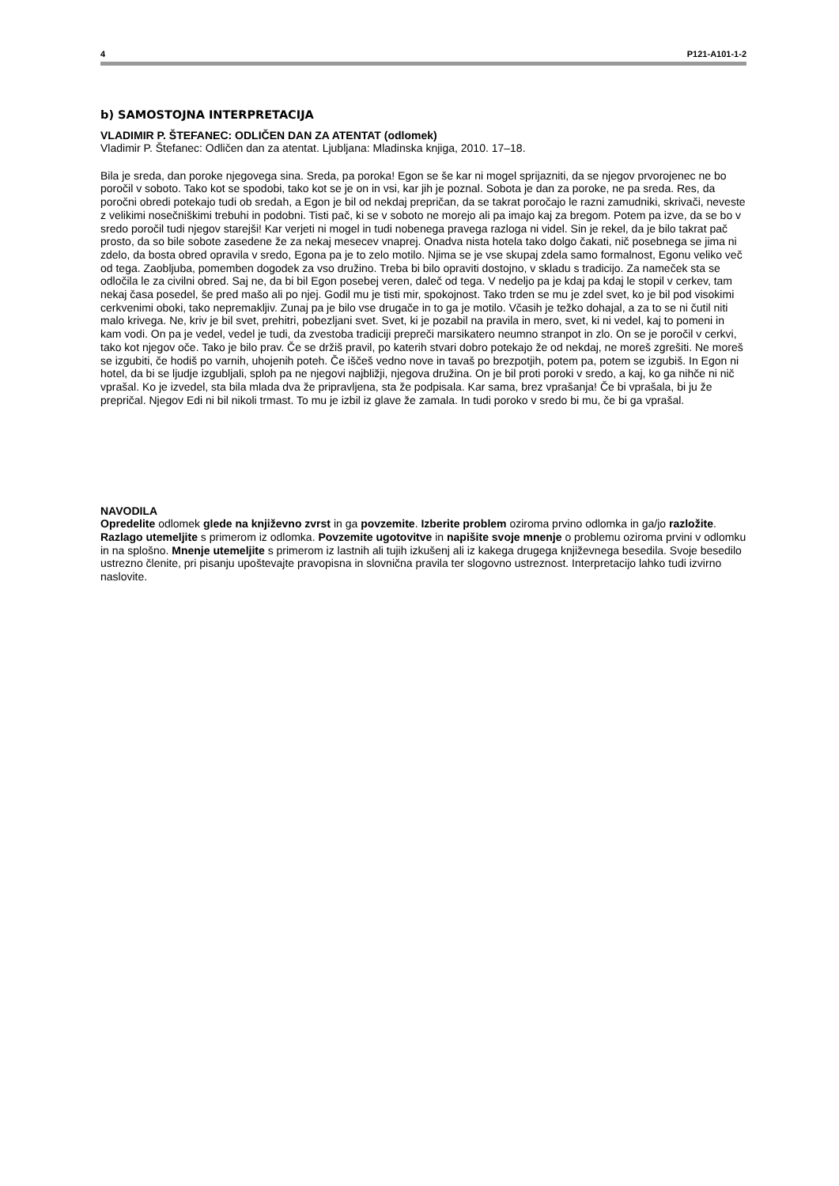4 P121-A101-1-2
b) SAMOSTOJNA INTERPRETACIJA
VLADIMIR P. ŠTEFANEC: ODLIČEN DAN ZA ATENTAT (odlomek)
Vladimir P. Štefanec: Odličen dan za atentat. Ljubljana: Mladinska knjiga, 2010. 17–18.
Bila je sreda, dan poroke njegovega sina. Sreda, pa poroka! Egon se še kar ni mogel sprijazniti, da se njegov prvorojenec ne bo poročil v soboto. Tako kot se spodobi, tako kot se je on in vsi, kar jih je poznal. Sobota je dan za poroke, ne pa sreda. Res, da poročni obredi potekajo tudi ob sredah, a Egon je bil od nekdaj prepričan, da se takrat poročajo le razni zamudniki, skrivači, neveste z velikimi nosečniškimi trebuhi in podobni. Tisti pač, ki se v soboto ne morejo ali pa imajo kaj za bregom. Potem pa izve, da se bo v sredo poročil tudi njegov starejši! Kar verjeti ni mogel in tudi nobenega pravega razloga ni videl. Sin je rekel, da je bilo takrat pač prosto, da so bile sobote zasedene že za nekaj mesecev vnaprej. Onadva nista hotela tako dolgo čakati, nič posebnega se jima ni zdelo, da bosta obred opravila v sredo, Egona pa je to zelo motilo. Njima se je vse skupaj zdela samo formalnost, Egonu veliko več od tega. Zaobljuba, pomemben dogodek za vso družino. Treba bi bilo opraviti dostojno, v skladu s tradicijo. Za nameček sta se odločila le za civilni obred. Saj ne, da bi bil Egon posebej veren, daleč od tega. V nedeljo pa je kdaj pa kdaj le stopil v cerkev, tam nekaj časa posedel, še pred mašo ali po njej. Godil mu je tisti mir, spokojnost. Tako trden se mu je zdel svet, ko je bil pod visokimi cerkvenimi oboki, tako nepremakljiv. Zunaj pa je bilo vse drugače in to ga je motilo. Včasih je težko dohajal, a za to se ni čutil niti malo krivega. Ne, kriv je bil svet, prehitri, pobezljani svet. Svet, ki je pozabil na pravila in mero, svet, ki ni vedel, kaj to pomeni in kam vodi. On pa je vedel, vedel je tudi, da zvestoba tradiciji prepreči marsikatero neumno stranpot in zlo. On se je poročil v cerkvi, tako kot njegov oče. Tako je bilo prav. Če se držiš pravil, po katerih stvari dobro potekajo že od nekdaj, ne moreš zgrešiti. Ne moreš se izgubiti, če hodiš po varnih, uhojenih poteh. Če iščeš vedno nove in tavaš po brezpotjih, potem pa, potem se izgubiš. In Egon ni hotel, da bi se ljudje izgubljali, sploh pa ne njegovi najbližji, njegova družina. On je bil proti poroki v sredo, a kaj, ko ga nihče ni nič vprašal. Ko je izvedel, sta bila mlada dva že pripravljena, sta že podpisala. Kar sama, brez vprašanja! Če bi vprašala, bi ju že prepričal. Njegov Edi ni bil nikoli trmast. To mu je izbil iz glave že zamala. In tudi poroko v sredo bi mu, če bi ga vprašal.
NAVODILA
Opredelite odlomek glede na književno zvrst in ga povzemite. Izberite problem oziroma prvino odlomka in ga/jo razložite. Razlago utemeljite s primerom iz odlomka. Povzemite ugotovitve in napišite svoje mnenje o problemu oziroma prvini v odlomku in na splošno. Mnenje utemeljite s primerom iz lastnih ali tujih izkušenj ali iz kakega drugega književnega besedila. Svoje besedilo ustrezno členite, pri pisanju upoštevajte pravopisna in slovnična pravila ter slogovno ustreznost. Interpretacijo lahko tudi izvirno naslovite.